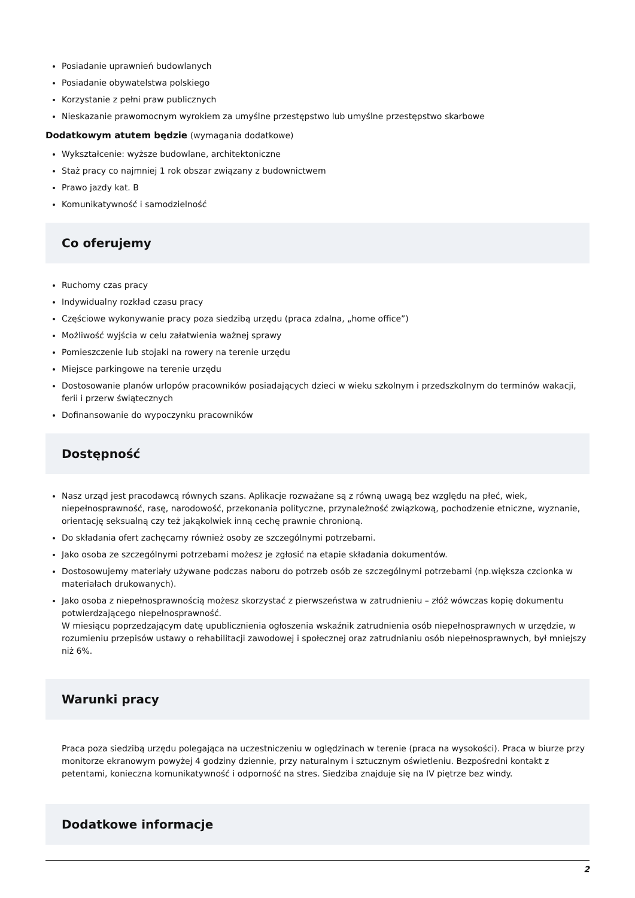Posiadanie uprawnień budowlanych
Posiadanie obywatelstwa polskiego
Korzystanie z pełni praw publicznych
Nieskazanie prawomocnym wyrokiem za umyślne przestępstwo lub umyślne przestępstwo skarbowe
Dodatkowym atutem będzie (wymagania dodatkowe)
Wykształcenie: wyższe budowlane, architektoniczne
Staż pracy co najmniej 1 rok obszar związany z budownictwem
Prawo jazdy kat. B
Komunikatywność i samodzielność
Co oferujemy
Ruchomy czas pracy
Indywidualny rozkład czasu pracy
Częściowe wykonywanie pracy poza siedzibą urzędu (praca zdalna, „home office”)
Możliwość wyjścia w celu załatwienia ważnej sprawy
Pomieszczenie lub stojaki na rowery na terenie urzędu
Miejsce parkingowe na terenie urzędu
Dostosowanie planów urlopów pracowników posiadających dzieci w wieku szkolnym i przedszkolnym do terminów wakacji, ferii i przerw świątecznych
Dofinansowanie do wypoczynku pracowników
Dostępność
Nasz urząd jest pracodawcą równych szans. Aplikacje rozważane są z równą uwagą bez względu na płeć, wiek, niepełnosprawność, rasę, narodowość, przekonania polityczne, przynależność związkową, pochodzenie etniczne, wyznanie, orientację seksualną czy też jakąkolwiek inną cechę prawnie chronioną.
Do składania ofert zachęcamy również osoby ze szczególnymi potrzebami.
Jako osoba ze szczególnymi potrzebami możesz je zgłosić na etapie składania dokumentów.
Dostosowujemy materiały używane podczas naboru do potrzeb osób ze szczególnymi potrzebami (np.większa czcionka w materiałach drukowanych).
Jako osoba z niepełnosprawnością możesz skorzystać z pierwszeństwa w zatrudnieniu – złóż wówczas kopię dokumentu potwierdzającego niepełnosprawność.
W miesiącu poprzedzającym datę upublicznienia ogłoszenia wskaźnik zatrudnienia osób niepełnosprawnych w urzędzie, w rozumieniu przepisów ustawy o rehabilitacji zawodowej i społecznej oraz zatrudnianiu osób niepełnosprawnych, był mniejszy niż 6%.
Warunki pracy
Praca poza siedzibą urzędu polegająca na uczestniczeniu w oględzinach w terenie (praca na wysokości). Praca w biurze przy monitorze ekranowym powyżej 4 godziny dziennie, przy naturalnym i sztucznym oświetleniu. Bezpośredni kontakt z petentami, konieczna komunikatywność i odporność na stres. Siedziba znajduje się na IV piętrze bez windy.
Dodatkowe informacje
2